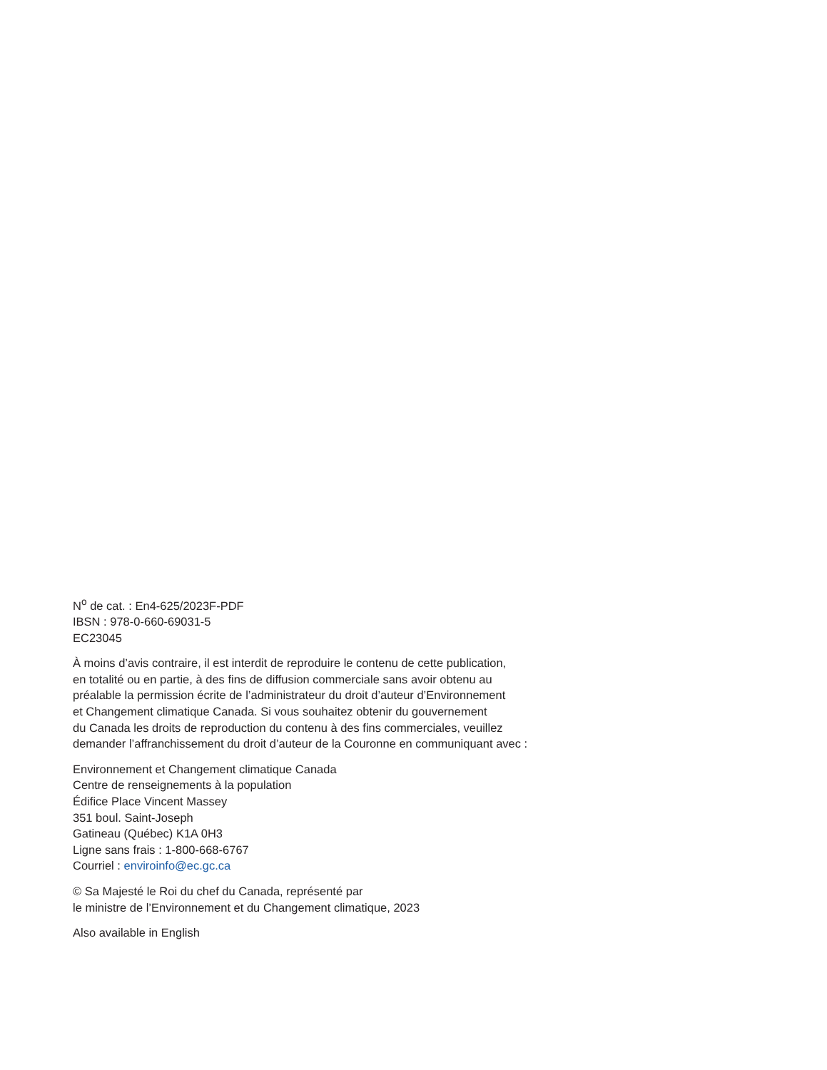N<sup>o</sup> de cat. : En4-625/2023F-PDF
IBSN : 978-0-660-69031-5
EC23045
À moins d’avis contraire, il est interdit de reproduire le contenu de cette publication,
en totalité ou en partie, à des fins de diffusion commerciale sans avoir obtenu au
préalable la permission écrite de l’administrateur du droit d’auteur d’Environnement
et Changement climatique Canada. Si vous souhaitez obtenir du gouvernement
du Canada les droits de reproduction du contenu à des fins commerciales, veuillez
demander l’affranchissement du droit d’auteur de la Couronne en communiquant avec :
Environnement et Changement climatique Canada
Centre de renseignements à la population
Édifice Place Vincent Massey
351 boul. Saint-Joseph
Gatineau (Québec) K1A 0H3
Ligne sans frais : 1-800-668-6767
Courriel : enviroinfo@ec.gc.ca
© Sa Majesté le Roi du chef du Canada, représenté par
le ministre de l’Environnement et du Changement climatique, 2023
Also available in English